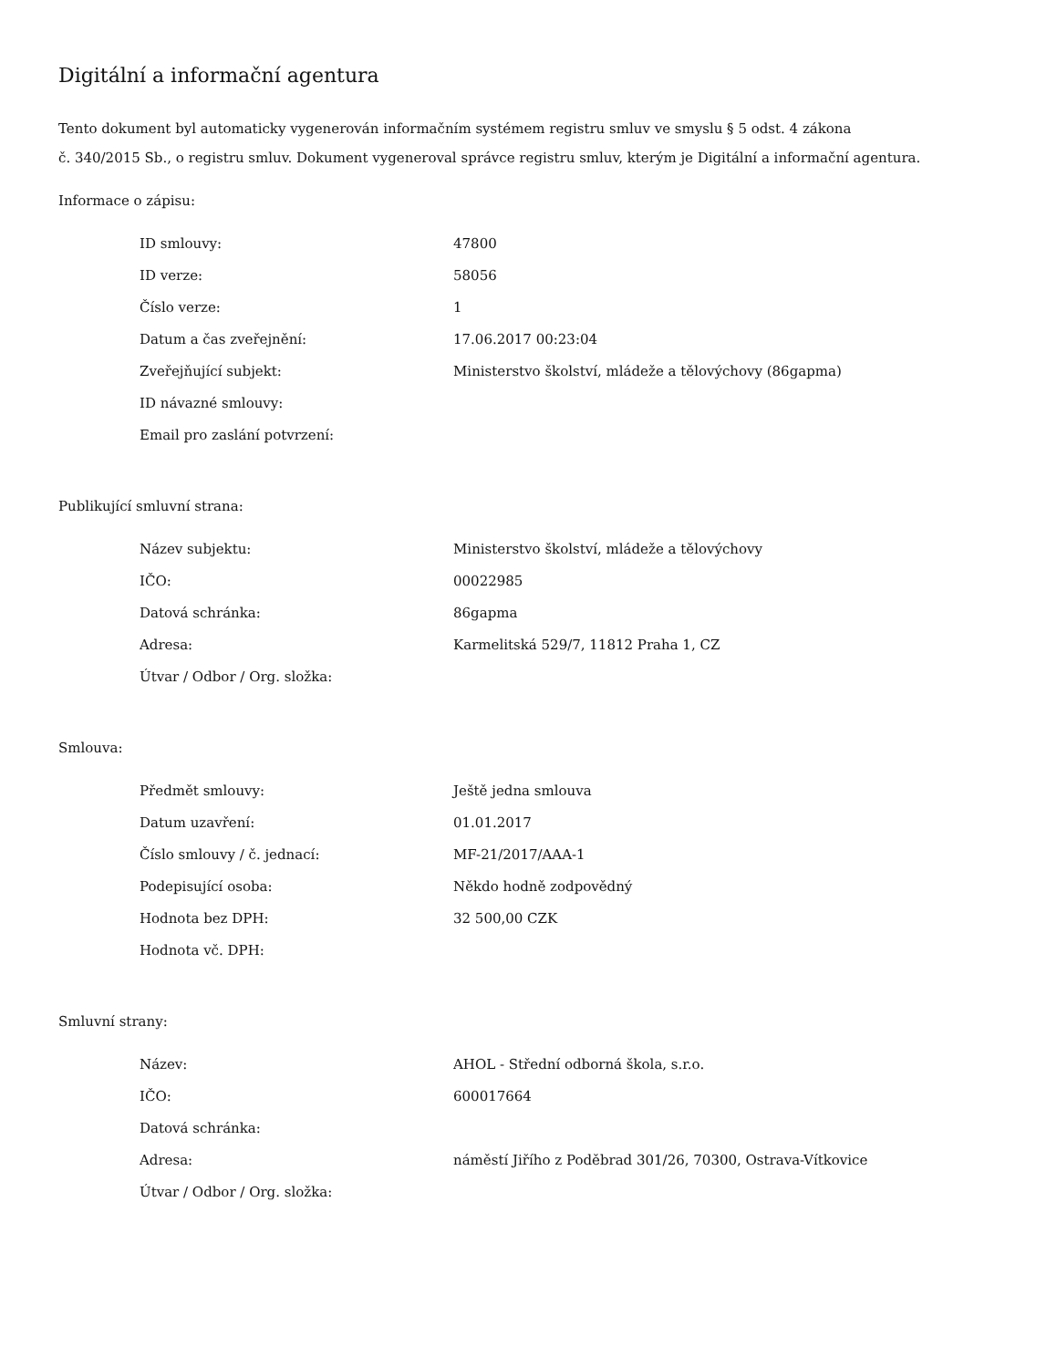Digitální a informační agentura
Tento dokument byl automaticky vygenerován informačním systémem registru smluv ve smyslu § 5 odst. 4 zákona
č. 340/2015 Sb., o registru smluv. Dokument vygeneroval správce registru smluv, kterým je Digitální a informační agentura.
Informace o zápisu:
| ID smlouvy: | 47800 |
| ID verze: | 58056 |
| Číslo verze: | 1 |
| Datum a čas zveřejnění: | 17.06.2017 00:23:04 |
| Zveřejňující subjekt: | Ministerstvo školství, mládeže a tělovýchovy (86gapma) |
| ID návazné smlouvy: | |
| Email pro zaslání potvrzení: | |
Publikující smluvní strana:
| Název subjektu: | Ministerstvo školství, mládeže a tělovýchovy |
| IČO: | 00022985 |
| Datová schránka: | 86gapma |
| Adresa: | Karmelitská 529/7, 11812 Praha 1, CZ |
| Útvar / Odbor / Org. složka: | |
Smlouva:
| Předmět smlouvy: | Ještě jedna smlouva |
| Datum uzavření: | 01.01.2017 |
| Číslo smlouvy / č. jednací: | MF-21/2017/AAA-1 |
| Podepisující osoba: | Někdo hodně zodpovědný |
| Hodnota bez DPH: | 32 500,00 CZK |
| Hodnota vč. DPH: | |
Smluvní strany:
| Název: | AHOL - Střední odborná škola, s.r.o. |
| IČO: | 600017664 |
| Datová schránka: | |
| Adresa: | náměstí Jiřího z Poděbrad 301/26, 70300, Ostrava-Vítkovice |
| Útvar / Odbor / Org. složka: | |